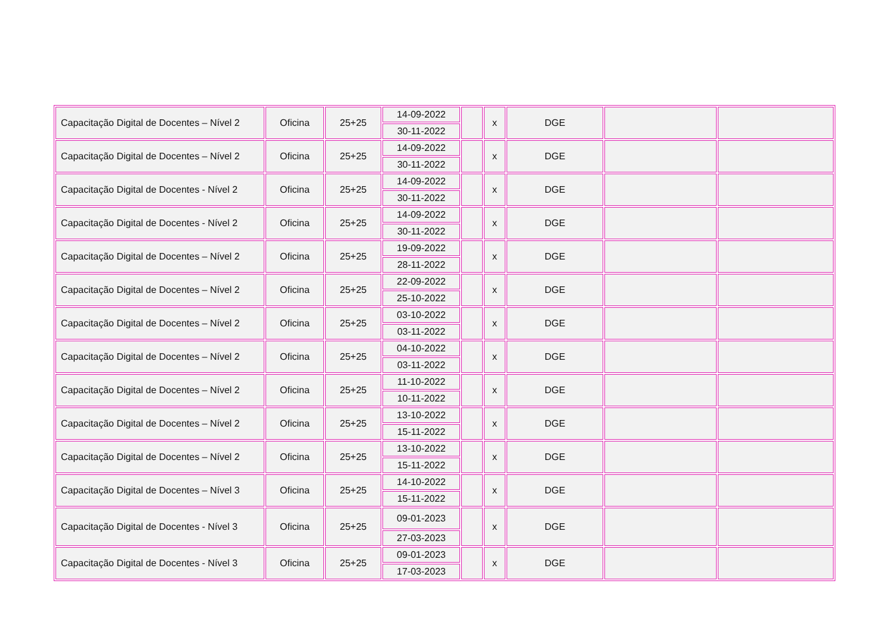| Capacitação Digital de Docentes – Nível 2 | Oficina | 25+25 | 14-09-2022 | | x | DGE | | |
| | | | 30-11-2022 | | | | | |
| Capacitação Digital de Docentes – Nível 2 | Oficina | 25+25 | 14-09-2022 | | x | DGE | | |
| | | | 30-11-2022 | | | | | |
| Capacitação Digital de Docentes - Nível 2 | Oficina | 25+25 | 14-09-2022 | | x | DGE | | |
| | | | 30-11-2022 | | | | | |
| Capacitação Digital de Docentes - Nível 2 | Oficina | 25+25 | 14-09-2022 | | x | DGE | | |
| | | | 30-11-2022 | | | | | |
| Capacitação Digital de Docentes – Nível 2 | Oficina | 25+25 | 19-09-2022 | | x | DGE | | |
| | | | 28-11-2022 | | | | | |
| Capacitação Digital de Docentes – Nível 2 | Oficina | 25+25 | 22-09-2022 | | x | DGE | | |
| | | | 25-10-2022 | | | | | |
| Capacitação Digital de Docentes – Nível 2 | Oficina | 25+25 | 03-10-2022 | | x | DGE | | |
| | | | 03-11-2022 | | | | | |
| Capacitação Digital de Docentes – Nível 2 | Oficina | 25+25 | 04-10-2022 | | x | DGE | | |
| | | | 03-11-2022 | | | | | |
| Capacitação Digital de Docentes – Nível 2 | Oficina | 25+25 | 11-10-2022 | | x | DGE | | |
| | | | 10-11-2022 | | | | | |
| Capacitação Digital de Docentes – Nível 2 | Oficina | 25+25 | 13-10-2022 | | x | DGE | | |
| | | | 15-11-2022 | | | | | |
| Capacitação Digital de Docentes – Nível 2 | Oficina | 25+25 | 13-10-2022 | | x | DGE | | |
| | | | 15-11-2022 | | | | | |
| Capacitação Digital de Docentes – Nível 3 | Oficina | 25+25 | 14-10-2022 | | x | DGE | | |
| | | | 15-11-2022 | | | | | |
| Capacitação Digital de Docentes - Nível 3 | Oficina | 25+25 | 09-01-2023 | | x | DGE | | |
| | | | 27-03-2023 | | | | | |
| Capacitação Digital de Docentes - Nível 3 | Oficina | 25+25 | 09-01-2023 | | x | DGE | | |
| | | | 17-03-2023 | | | | | |